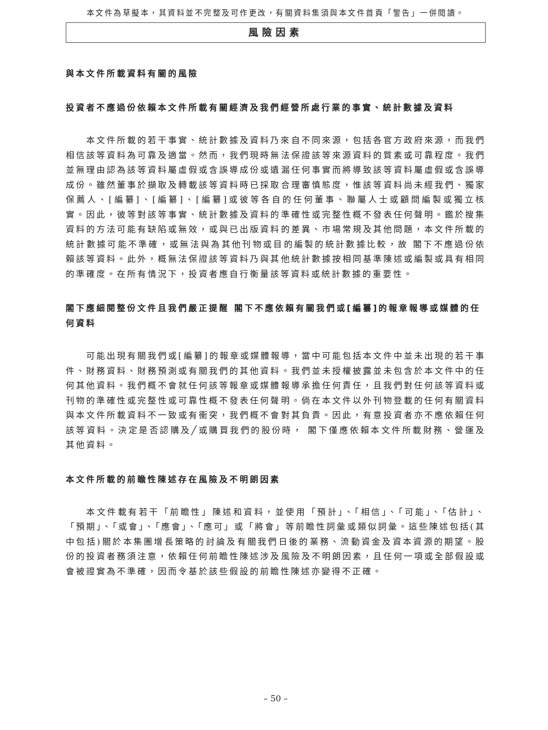本文件為草擬本，其資料並不完整及可作更改，有關資料集須與本文件首頁「警告」一併閱讀。
風險因素
與本文件所載資料有關的風險
投資者不應過份依賴本文件所載有關經濟及我們經營所處行業的事實、統計數據及資料
本文件所載的若干事實、統計數據及資料乃來自不同來源，包括各官方政府來源，而我們相信該等資料為可靠及適當。然而，我們現時無法保證該等來源資料的質素或可靠程度。我們並無理由認為該等資料屬虛假或含誤導成份或遺漏任何事實而將導致該等資料屬虛假或含誤導成份。雖然董事於擷取及轉載該等資料時已採取合理審慎態度，惟該等資料尚未經我們、獨家保薦人、[編纂]、[編纂]、[編纂]或彼等各自的任何董事、聯屬人士或顧問編製或獨立核實。因此，彼等對該等事實、統計數據及資料的準確性或完整性概不發表任何聲明。鑑於搜集資料的方法可能有缺陷或無效，或與已出版資料的差異、市場常規及其他問題，本文件所載的統計數據可能不準確，或無法與為其他刊物或目的編製的統計數據比較，故 閣下不應過份依賴該等資料。此外，概無法保證該等資料乃與其他統計數據按相同基準陳述或編製或具有相同的準確度。在所有情況下，投資者應自行衡量該等資料或統計數據的重要性。
閣下應細閱整份文件且我們嚴正提醒 閣下不應依賴有關我們或[編纂]的報章報導或媒體的任何資料
可能出現有關我們或[編纂]的報章或媒體報導，當中可能包括本文件中並未出現的若干事件、財務資料、財務預測或有關我們的其他資料。我們並未授權披露並未包含於本文件中的任何其他資料。我們概不會就任何該等報章或媒體報導承擔任何責任，且我們對任何該等資料或刊物的準確性或完整性或可靠性概不發表任何聲明。倘在本文件以外刊物登載的任何有關資料與本文件所載資料不一致或有衝突，我們概不會對其負責。因此，有意投資者亦不應依賴任何該等資料。決定是否認購及╱或購買我們的股份時， 閣下僅應依賴本文件所載財務、營運及其他資料。
本文件所載的前瞻性陳述存在風險及不明朗因素
本文件載有若干「前瞻性」陳述和資料，並使用「預計」、「相信」、「可能」、「估計」、「預期」、「或會」、「應會」、「應可」或「將會」等前瞻性詞彙或類似詞彙。這些陳述包括(其中包括)關於本集團增長策略的討論及有關我們日後的業務、流動資金及資本資源的期望。股份的投資者務須注意，依賴任何前瞻性陳述涉及風險及不明朗因素，且任何一項或全部假設或會被證實為不準確，因而令基於該些假設的前瞻性陳述亦變得不正確。
– 50 –